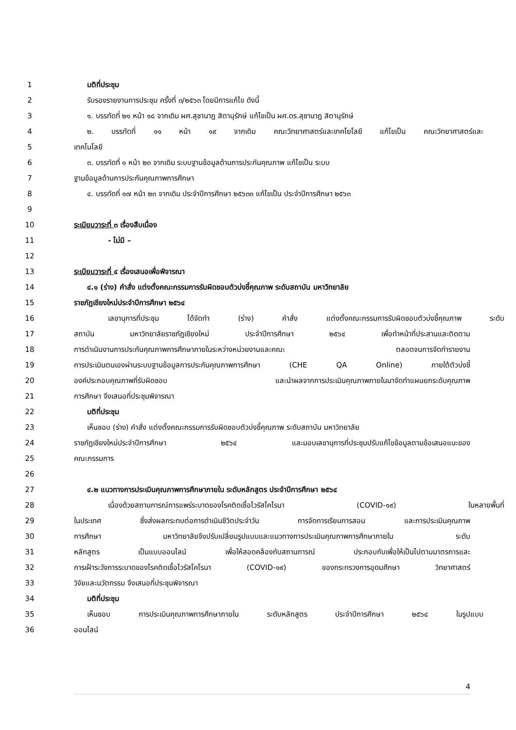1 มติที่ประชุม
2 รับรองรายงานการประชุม ครั้งที่ ๓/๒๕๖๓ โดยมีการแก้ไข ดังนี้
3 ๑. บรรทัดที่ ๒๑ หน้า ๑๘ จากเดิม ผศ.สุชานาฎ สิตานุรักษ์ แก้ไขเป็น ผศ.ดร.สุชานาฎ สิตานุรักษ์
4 ๒. บรรทัดที่ ๑๑ หน้า ๑๙ จากเดิม คณะวิทยาศาสตร์และเทคโยโลยี แก้ไขเป็น คณะวิทยาศาสตร์และ
5 เทคโนโลยี
6 ๓. บรรทัดที่ ๑ หน้า ๒๓ จากเดิม ระบบฐานข้อมูลด้านการประกันคุณภาพ แก้ไขเป็น ระบบ
7 ฐานข้อมูลด้านการประกันคุณภาพการศึกษา
8 ๔. บรรทัดที่ ๑๗ หน้า ๒๓ จากเดิม ประจำปีการศึกษา ๒๕๖๓๓ แก้ไขเป็น ประจำปีการศึกษา ๒๕๖๓
9
10 ระเบียบวาระที่ ๓ เรื่องสืบเนื่อง
11 - ไม่มี –
12
13 ระเบียบวาระที่ ๔ เรื่องเสนอเพื่อพิจารณา
14 ๔.๑ (ร่าง) คำสั่ง แต่งตั้งคณะกรรมการรับผิดชอบตัวบ่งชี้คุณภาพ ระดับสถาบัน มหาวิทยาลัย
15 ราชภัฏเชียงใหม่ประจำปีการศึกษา ๒๕๖๔
16 เลขานุการที่ประชุม ได้จัดทำ (ร่าง) คำสั่ง แต่งตั้งคณะกรรมการรับผิดชอบตัวบ่งชี้คุณภาพ ระดับ
17 สถาบัน มหาวิทยาลัยราชภัฏเชียงใหม่ ประจำปีการศึกษา ๒๕๖๔ เพื่อทำหน้าที่ประสานและติดตาม
18 การดำเนินงานการประกันคุณภาพการศึกษาภายในระหว่างหน่วยงานและคณะ ตลอดจนการจัดทำรายงาน
19 การประเมินตนเองผ่านระบบฐานข้อมูลการประกันคุณภาพการศึกษา (CHE QA Online) ภายใต้ตัวบ่งชี้
20 องค์ประกอบคุณภาพที่รับผิดชอบ และนำผลจากการประเมินคุณภาพภายในมาจัดทำแผนยกระดับคุณภาพ
21 การศึกษา จึงเสนอที่ประชุมพิจารณา
22 มติที่ประชุม
23 เห็นชอบ (ร่าง) คำสั่ง แต่งตั้งคณะกรรมการรับผิดชอบตัวบ่งชี้คุณภาพ ระดับสถาบัน มหาวิทยาลัย
24 ราชภัฏเชียงใหม่ประจำปีการศึกษา ๒๕๖๔ และมอบเลขานุการที่ประชุมปรับแก้ไขข้อมูลตามข้อเสนอแนะของ
25 คณะกรรมการ
26
27 ๔.๒ แนวทางการประเมินคุณภาพการศึกษาภายใน ระดับหลักสูตร ประจำปีการศึกษา ๒๕๖๔
28 เนื่องด้วยสถานการณ์การแพร่ระบาดของโรคติดเชื้อไวรัสโคโรนา (COVID-๑๙) ในหลายพื้นที่
29 ในประเทศ ซึ่งส่งผลกระทบต่อการดำเนินชีวิตประจำวัน การจัดการเรียนการสอน และการประเมินคุณภาพ
30 การศึกษา มหาวิทยาลัยจึงปรับเปลี่ยนรูปแบบและแนวทางการประเมินคุณภาพการศึกษาภายใน ระดับ
31 หลักสูตร เป็นแบบออนไลน์ เพื่อให้สอดคล้องกับสถานการณ์ ประกอบกับเพื่อให้เป็นไปตามมาตรการและ
32 การเฝ้าระวังการระบาดของโรคติดเชื้อไวรัสโคโรนา (COVID-๑๙) ของกระทรวงการอุดมศึกษา วิทยาศาสตร์
33 วิจัยและนวัตกรรม จึงเสนอที่ประชุมพิจารณา
34 มติที่ประชุม
35 เห็นชอบ การประเมินคุณภาพการศึกษาภายใน ระดับหลักสูตร ประจำปีการศึกษา ๒๕๖๔ ในรูปแบบ
36 ออนไลน์
4